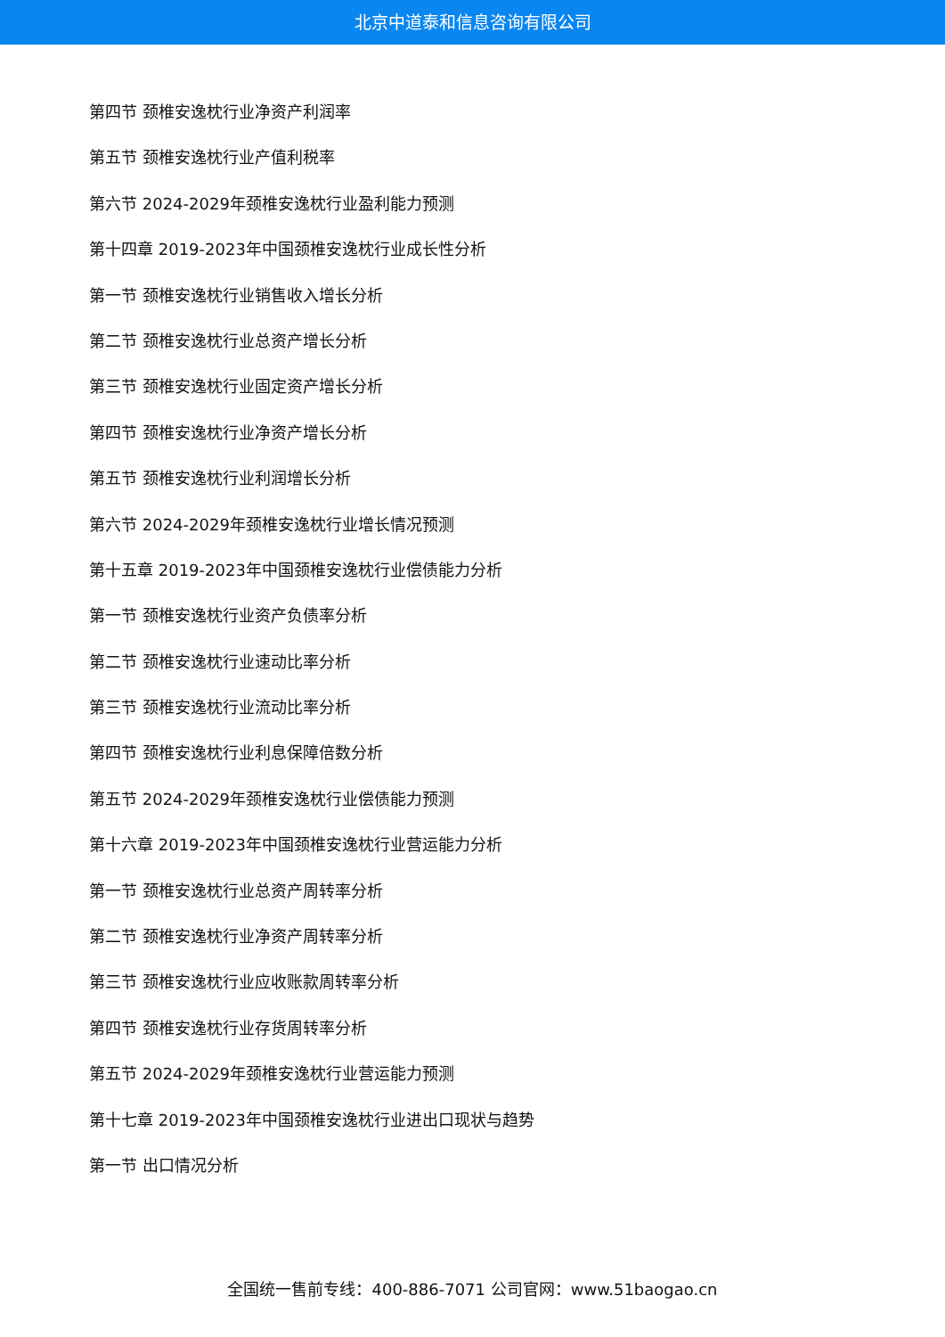北京中道泰和信息咨询有限公司
第四节 颈椎安逸枕行业净资产利润率
第五节 颈椎安逸枕行业产值利税率
第六节 2024-2029年颈椎安逸枕行业盈利能力预测
第十四章 2019-2023年中国颈椎安逸枕行业成长性分析
第一节 颈椎安逸枕行业销售收入增长分析
第二节 颈椎安逸枕行业总资产增长分析
第三节 颈椎安逸枕行业固定资产增长分析
第四节 颈椎安逸枕行业净资产增长分析
第五节 颈椎安逸枕行业利润增长分析
第六节 2024-2029年颈椎安逸枕行业增长情况预测
第十五章 2019-2023年中国颈椎安逸枕行业偿债能力分析
第一节 颈椎安逸枕行业资产负债率分析
第二节 颈椎安逸枕行业速动比率分析
第三节 颈椎安逸枕行业流动比率分析
第四节 颈椎安逸枕行业利息保障倍数分析
第五节 2024-2029年颈椎安逸枕行业偿债能力预测
第十六章 2019-2023年中国颈椎安逸枕行业营运能力分析
第一节 颈椎安逸枕行业总资产周转率分析
第二节 颈椎安逸枕行业净资产周转率分析
第三节 颈椎安逸枕行业应收账款周转率分析
第四节 颈椎安逸枕行业存货周转率分析
第五节 2024-2029年颈椎安逸枕行业营运能力预测
第十七章 2019-2023年中国颈椎安逸枕行业进出口现状与趋势
第一节 出口情况分析
全国统一售前专线：400-886-7071 公司官网：www.51baogao.cn